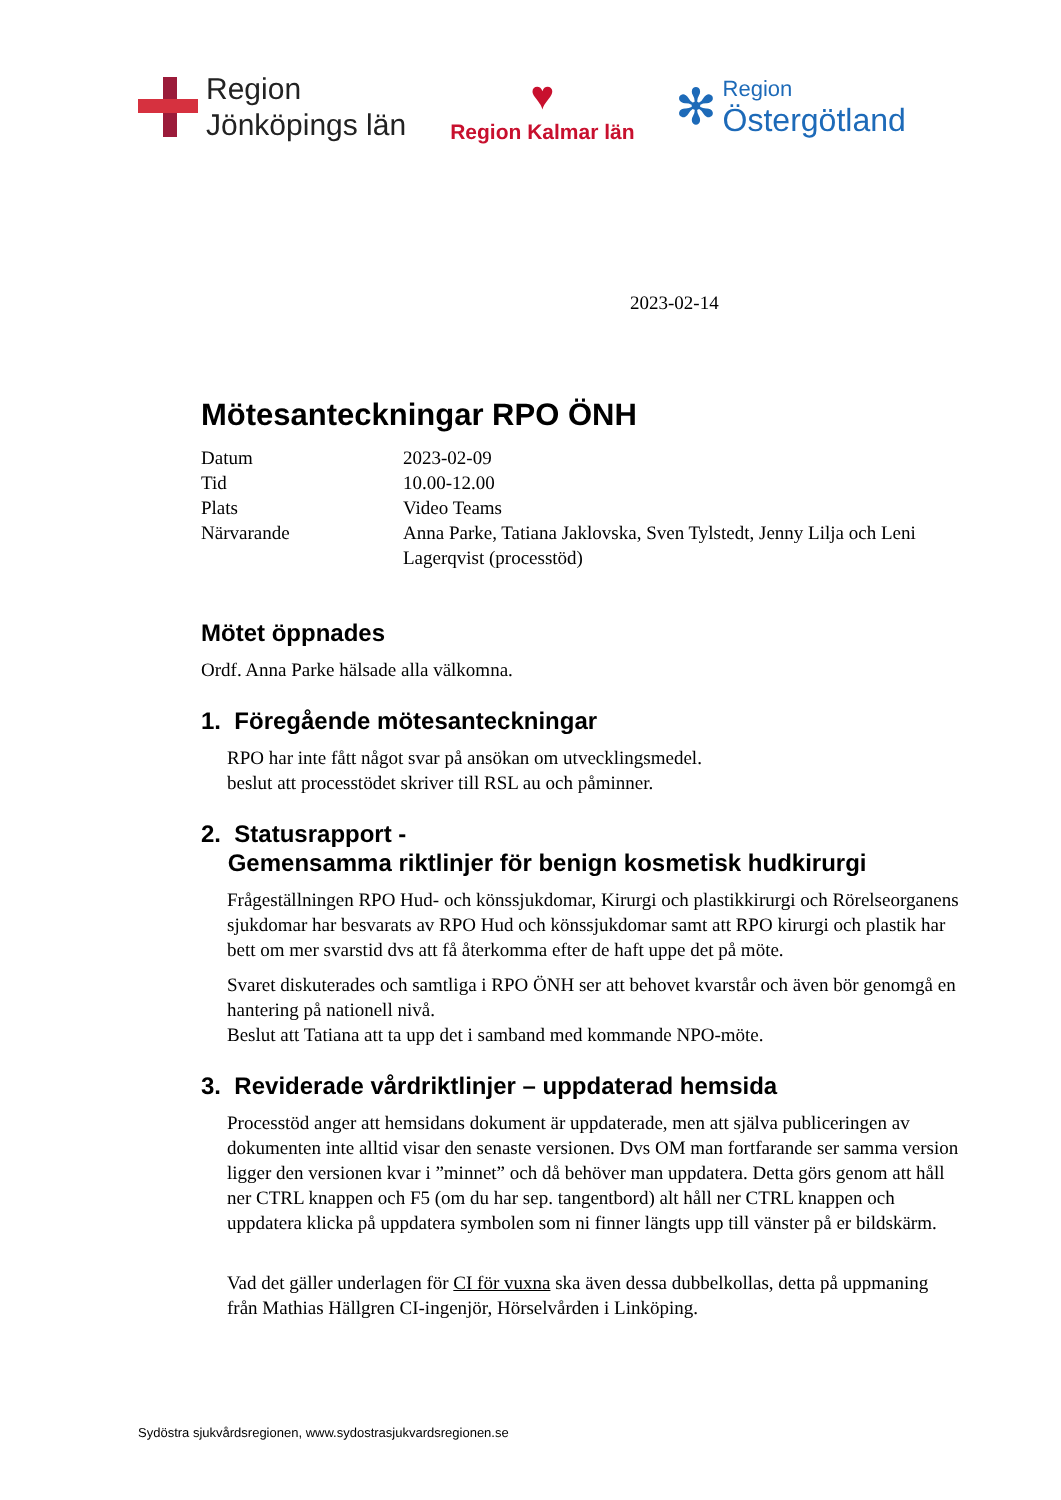Region
Jönköpings län
♥
Region Kalmar län
✻
Region
Östergötland
2023-02-14
Mötesanteckningar RPO ÖNH
| Datum | 2023-02-09 |
| Tid | 10.00-12.00 |
| Plats | Video Teams |
| Närvarande | Anna Parke, Tatiana Jaklovska, Sven Tylstedt, Jenny Lilja och Leni Lagerqvist (processtöd) |
Mötet öppnades
Ordf. Anna Parke hälsade alla välkomna.
1. Föregående mötesanteckningar
RPO har inte fått något svar på ansökan om utvecklingsmedel.
beslut att processtödet skriver till RSL au och påminner.
2. Statusrapport -
Gemensamma riktlinjer för benign kosmetisk hudkirurgi
Frågeställningen RPO Hud- och könssjukdomar, Kirurgi och plastikkirurgi och Rörelseorganens sjukdomar har besvarats av RPO Hud och könssjukdomar samt att RPO kirurgi och plastik har bett om mer svarstid dvs att få återkomma efter de haft uppe det på möte.
Svaret diskuterades och samtliga i RPO ÖNH ser att behovet kvarstår och även bör genomgå en hantering på nationell nivå.
Beslut att Tatiana att ta upp det i samband med kommande NPO-möte.
3. Reviderade vårdriktlinjer – uppdaterad hemsida
Processtöd anger att hemsidans dokument är uppdaterade, men att själva publiceringen av dokumenten inte alltid visar den senaste versionen. Dvs OM man fortfarande ser samma version ligger den versionen kvar i ”minnet” och då behöver man uppdatera. Detta görs genom att håll ner CTRL knappen och F5 (om du har sep. tangentbord) alt håll ner CTRL knappen och uppdatera klicka på uppdatera symbolen som ni finner längts upp till vänster på er bildskärm.
Vad det gäller underlagen för CI för vuxna ska även dessa dubbelkollas, detta på uppmaning från Mathias Hällgren CI-ingenjör, Hörselvården i Linköping.
Sydöstra sjukvårdsregionen, www.sydostrasjukvardsregionen.se